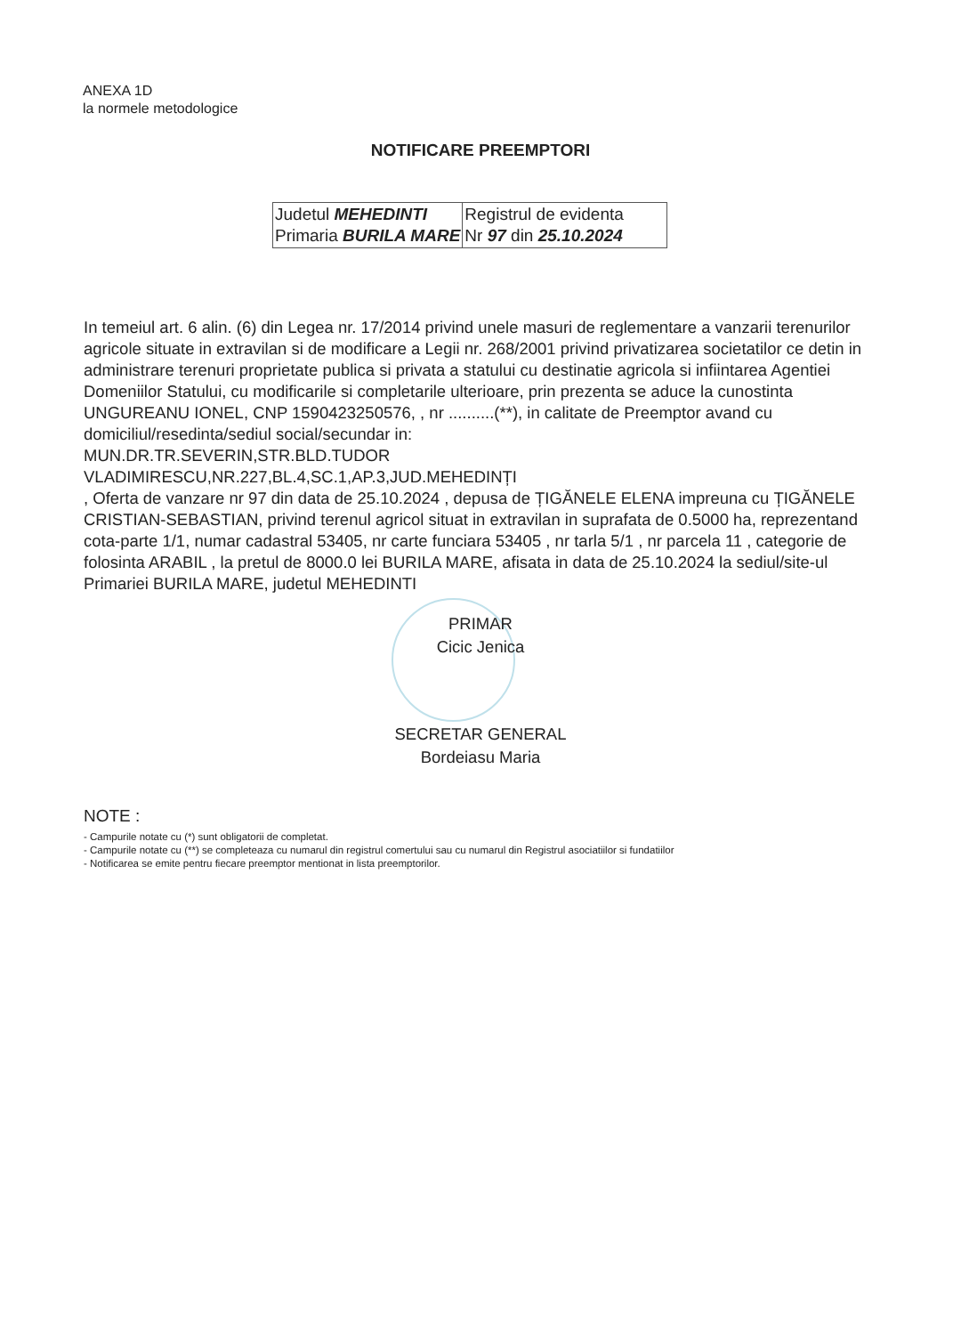ANEXA 1D
la normele metodologice
NOTIFICARE PREEMPTORI
| Judetul MEHEDINTI Primaria BURILA MARE | Registrul de evidenta Nr 97 din 25.10.2024 |
In temeiul art. 6 alin. (6) din Legea nr. 17/2014 privind unele masuri de reglementare a vanzarii terenurilor agricole situate in extravilan si de modificare a Legii nr. 268/2001 privind privatizarea societatilor ce detin in administrare terenuri proprietate publica si privata a statului cu destinatie agricola si infiintarea Agentiei Domeniilor Statului, cu modificarile si completarile ulterioare, prin prezenta se aduce la cunostinta UNGUREANU IONEL, CNP 1590423250576, , nr ..........(**), in calitate de Preemptor avand cu domiciliul/resedinta/sediul social/secundar in:
MUN.DR.TR.SEVERIN,STR.BLD.TUDOR
VLADIMIRESCU,NR.227,BL.4,SC.1,AP.3,JUD.MEHEDINȚI
, Oferta de vanzare nr 97 din data de 25.10.2024 , depusa de ȚIGĂNELE ELENA impreuna cu ȚIGĂNELE CRISTIAN-SEBASTIAN, privind terenul agricol situat in extravilan in suprafata de 0.5000 ha, reprezentand cota-parte 1/1, numar cadastral 53405, nr carte funciara 53405 , nr tarla 5/1 , nr parcela 11 , categorie de folosinta ARABIL , la pretul de 8000.0 lei BURILA MARE, afisata in data de 25.10.2024 la sediul/site-ul Primariei BURILA MARE, judetul MEHEDINTI
PRIMAR
Cicic Jenica
SECRETAR GENERAL
Bordeiasu Maria
NOTE :
- Campurile notate cu (*) sunt obligatorii de completat.
- Campurile notate cu (**) se completeaza cu numarul din registrul comertului sau cu numarul din Registrul asociatiilor si fundatiilor
- Notificarea se emite pentru fiecare preemptor mentionat in lista preemptorilor.